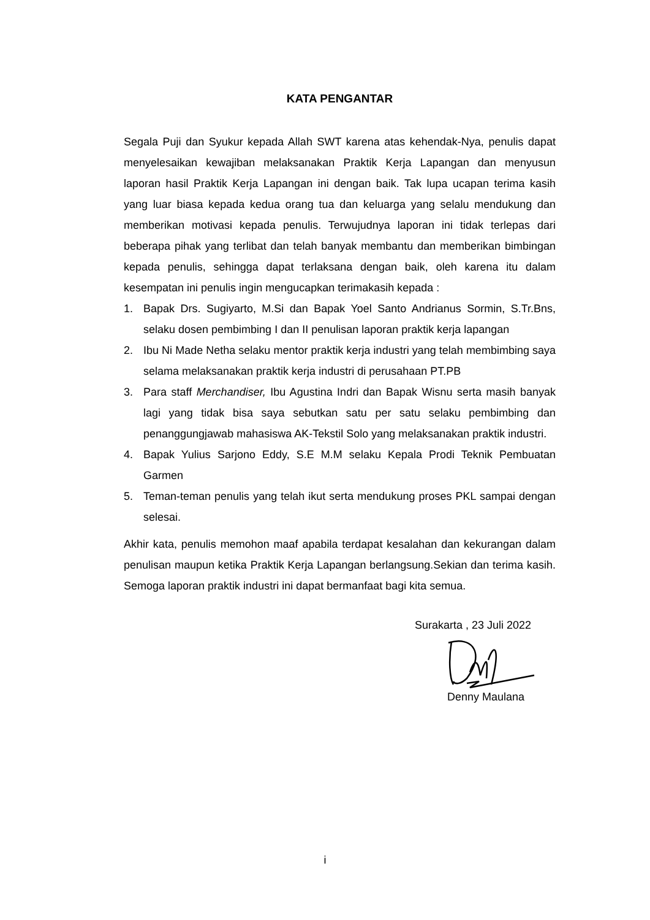KATA PENGANTAR
Segala Puji dan Syukur kepada Allah SWT karena atas kehendak-Nya, penulis dapat menyelesaikan kewajiban melaksanakan Praktik Kerja Lapangan dan menyusun laporan hasil Praktik Kerja Lapangan ini dengan baik. Tak lupa ucapan terima kasih yang luar biasa kepada kedua orang tua dan keluarga yang selalu mendukung dan memberikan motivasi kepada penulis. Terwujudnya laporan ini tidak terlepas dari beberapa pihak yang terlibat dan telah banyak membantu dan memberikan bimbingan kepada penulis, sehingga dapat terlaksana dengan baik, oleh karena itu dalam kesempatan ini penulis ingin mengucapkan terimakasih kepada :
1. Bapak Drs. Sugiyarto, M.Si dan Bapak Yoel Santo Andrianus Sormin, S.Tr.Bns, selaku dosen pembimbing I dan II penulisan laporan praktik kerja lapangan
2. Ibu Ni Made Netha selaku mentor praktik kerja industri yang telah membimbing saya selama melaksanakan praktik kerja industri di perusahaan PT.PB
3. Para staff Merchandiser, Ibu Agustina Indri dan Bapak Wisnu serta masih banyak lagi yang tidak bisa saya sebutkan satu per satu selaku pembimbing dan penanggungjawab mahasiswa AK-Tekstil Solo yang melaksanakan praktik industri.
4. Bapak Yulius Sarjono Eddy, S.E M.M selaku Kepala Prodi Teknik Pembuatan Garmen
5. Teman-teman penulis yang telah ikut serta mendukung proses PKL sampai dengan selesai.
Akhir kata, penulis memohon maaf apabila terdapat kesalahan dan kekurangan dalam penulisan maupun ketika Praktik Kerja Lapangan berlangsung.Sekian dan terima kasih. Semoga laporan praktik industri ini dapat bermanfaat bagi kita semua.
Surakarta , 23 Juli 2022
Denny Maulana
i